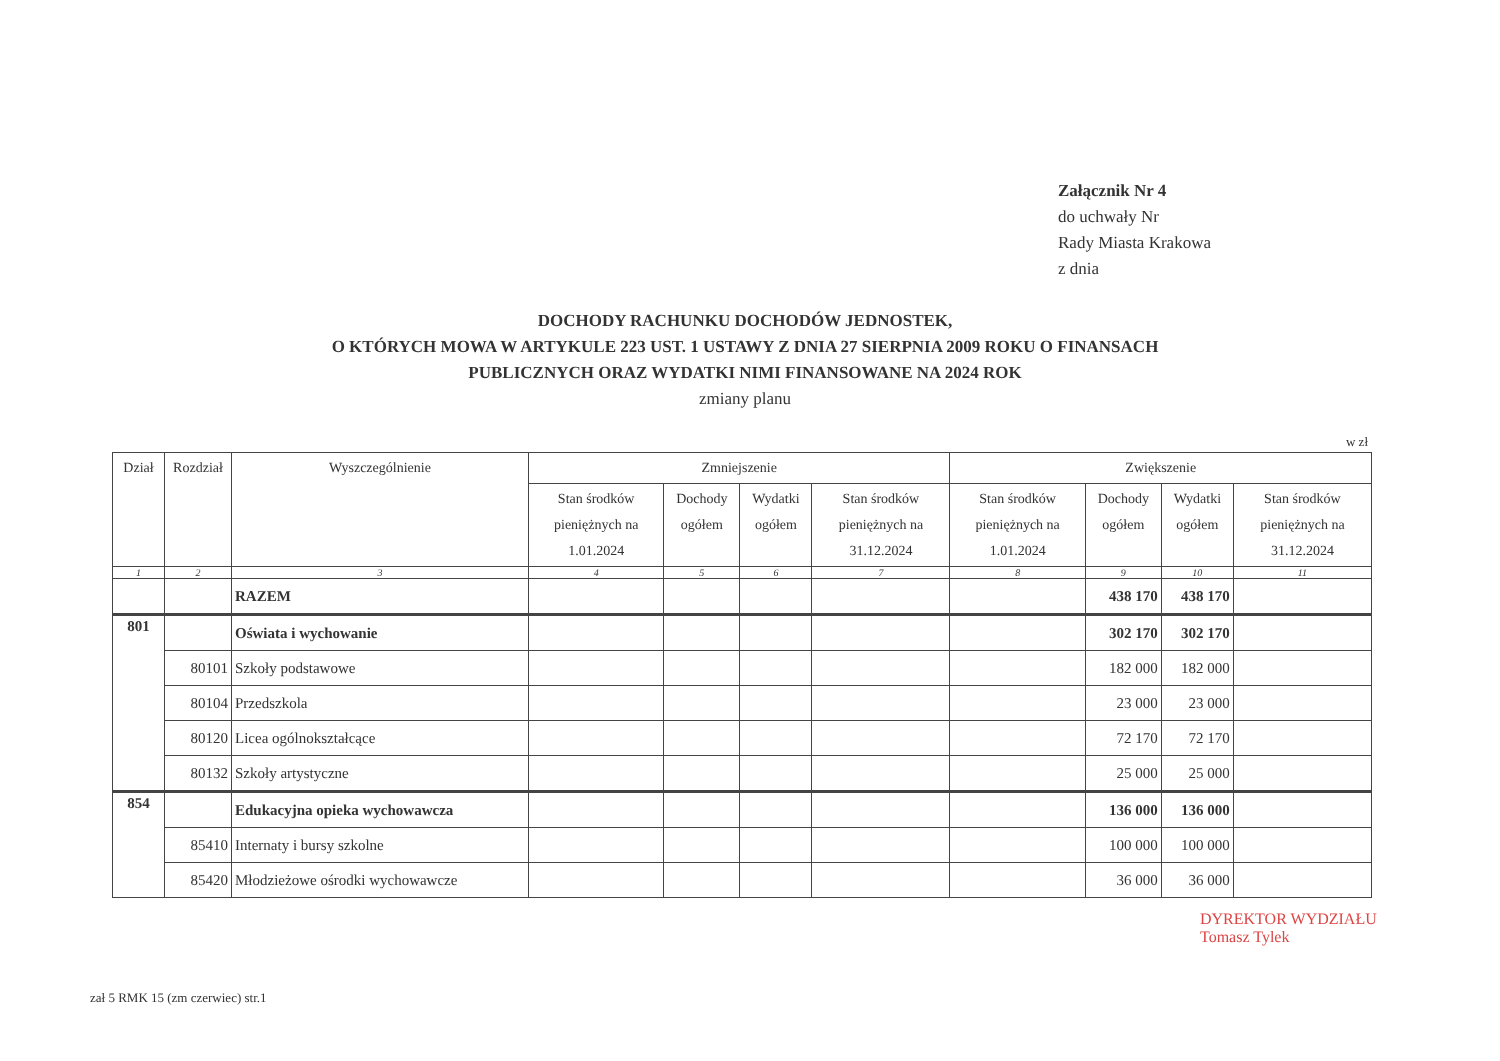Załącznik Nr 4
do uchwały Nr
Rady Miasta Krakowa
z dnia
DOCHODY RACHUNKU DOCHODÓW JEDNOSTEK,
O KTÓRYCH MOWA W ARTYKULE 223 UST. 1 USTAWY Z DNIA 27 SIERPNIA 2009 ROKU O FINANSACH
PUBLICZNYCH ORAZ WYDATKI NIMI FINANSOWANE NA 2024 ROK
zmiany planu
w zł
| Dział | Rozdział | Wyszczególnienie | Zmniejszenie | | | | Zwiększenie | | | |
| --- | --- | --- | --- | --- | --- | --- | --- | --- | --- | --- |
| | | | Stan środków pieniężnych na 1.01.2024 | Dochody ogółem | Wydatki ogółem | Stan środków pieniężnych na 31.12.2024 | Stan środków pieniężnych na 1.01.2024 | Dochody ogółem | Wydatki ogółem | Stan środków pieniężnych na 31.12.2024 |
| 1 | 2 | 3 | 4 | 5 | 6 | 7 | 8 | 9 | 10 | 11 |
| | | RAZEM | | | | | | 438 170 | 438 170 | |
| 801 | | Oświata i wychowanie | | | | | | 302 170 | 302 170 | |
| | 80101 | Szkoły podstawowe | | | | | | 182 000 | 182 000 | |
| | 80104 | Przedszkola | | | | | | 23 000 | 23 000 | |
| | 80120 | Licea ogólnokształcące | | | | | | 72 170 | 72 170 | |
| | 80132 | Szkoły artystyczne | | | | | | 25 000 | 25 000 | |
| 854 | | Edukacyjna opieka wychowawcza | | | | | | 136 000 | 136 000 | |
| | 85410 | Internaty i bursy szkolne | | | | | | 100 000 | 100 000 | |
| | 85420 | Młodzieżowe ośrodki wychowawcze | | | | | | 36 000 | 36 000 | |
DYREKTOR WYDZIAŁU
Tomasz Tylek
zał 5 RMK 15 (zm czerwiec) str.1